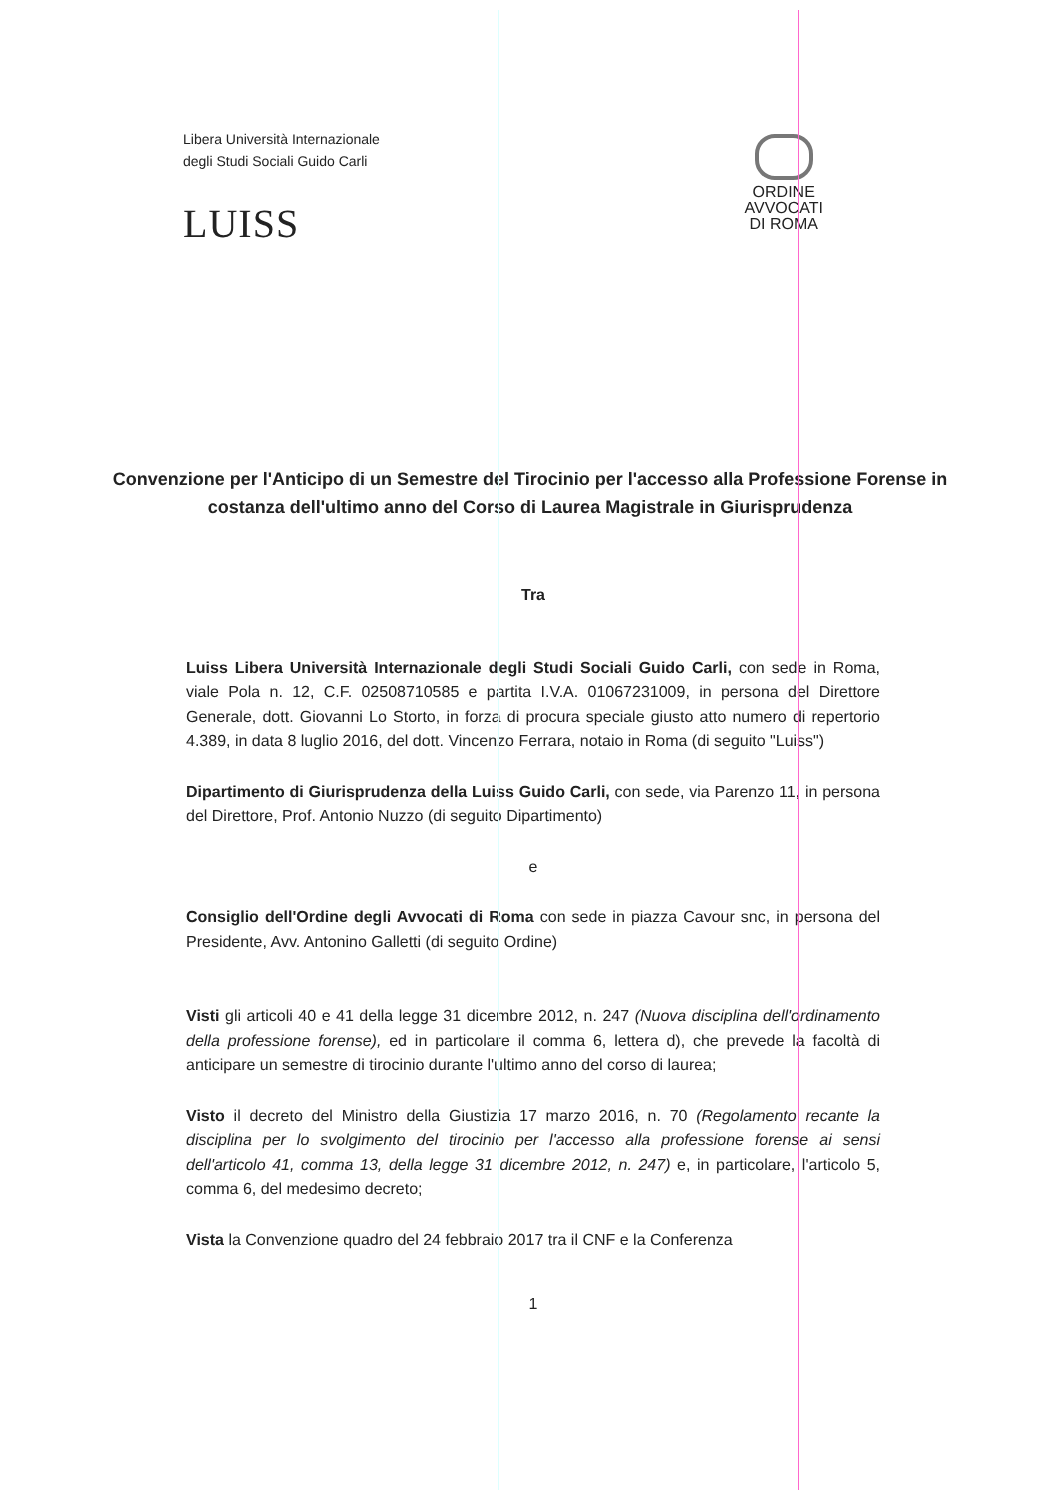Libera Università Internazionale
degli Studi Sociali Guido Carli
LUISS
ORDINE
AVVOCATI
DI ROMA
Convenzione per l'Anticipo di un Semestre del Tirocinio per l'accesso alla Professione Forense in costanza dell'ultimo anno del Corso di Laurea Magistrale in Giurisprudenza
Tra
Luiss Libera Università Internazionale degli Studi Sociali Guido Carli, con sede in Roma, viale Pola n. 12, C.F. 02508710585 e partita I.V.A. 01067231009, in persona del Direttore Generale, dott. Giovanni Lo Storto, in forza di procura speciale giusto atto numero di repertorio 4.389, in data 8 luglio 2016, del dott. Vincenzo Ferrara, notaio in Roma (di seguito "Luiss")
Dipartimento di Giurisprudenza della Luiss Guido Carli, con sede, via Parenzo 11, in persona del Direttore, Prof. Antonio Nuzzo (di seguito Dipartimento)
e
Consiglio dell'Ordine degli Avvocati di Roma con sede in piazza Cavour snc, in persona del Presidente, Avv. Antonino Galletti (di seguito Ordine)
Visti gli articoli 40 e 41 della legge 31 dicembre 2012, n. 247 (Nuova disciplina dell'ordinamento della professione forense), ed in particolare il comma 6, lettera d), che prevede la facoltà di anticipare un semestre di tirocinio durante l'ultimo anno del corso di laurea;
Visto il decreto del Ministro della Giustizia 17 marzo 2016, n. 70 (Regolamento recante la disciplina per lo svolgimento del tirocinio per l'accesso alla professione forense ai sensi dell'articolo 41, comma 13, della legge 31 dicembre 2012, n. 247) e, in particolare, l'articolo 5, comma 6, del medesimo decreto;
Vista la Convenzione quadro del 24 febbraio 2017 tra il CNF e la Conferenza
1